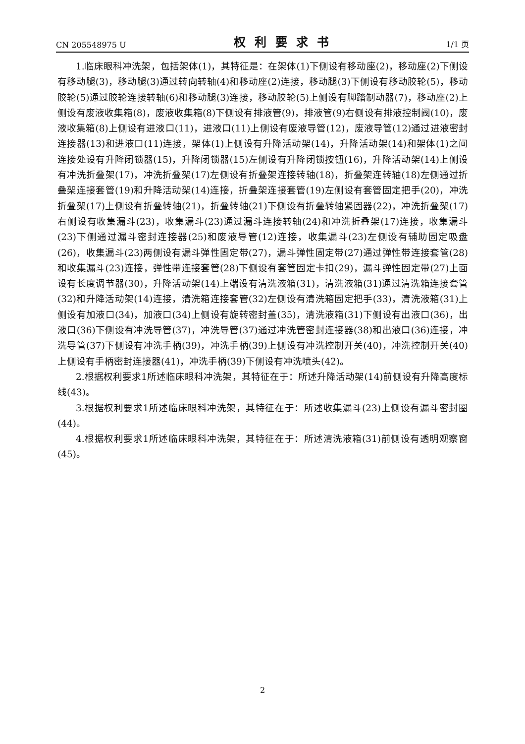CN 205548975 U 权利要求书 1/1 页
1.临床眼科冲洗架，包括架体(1)，其特征是：在架体(1)下侧设有移动座(2)，移动座(2)下侧设有移动腿(3)，移动腿(3)通过转向转轴(4)和移动座(2)连接，移动腿(3)下侧设有移动胶轮(5)，移动胶轮(5)通过胶轮连接转轴(6)和移动腿(3)连接，移动胶轮(5)上侧设有脚踏制动器(7)，移动座(2)上侧设有废液收集箱(8)，废液收集箱(8)下侧设有排液管(9)，排液管(9)右侧设有排液控制阀(10)，废液收集箱(8)上侧设有进液口(11)，进液口(11)上侧设有废液导管(12)，废液导管(12)通过进液密封连接器(13)和进液口(11)连接，架体(1)上侧设有升降活动架(14)，升降活动架(14)和架体(1)之间连接处设有升降闭锁器(15)，升降闭锁器(15)左侧设有升降闭锁按钮(16)，升降活动架(14)上侧设有冲洗折叠架(17)，冲洗折叠架(17)左侧设有折叠架连接转轴(18)，折叠架连转轴(18)左侧通过折叠架连接套管(19)和升降活动架(14)连接，折叠架连接套管(19)左侧设有套管固定把手(20)，冲洗折叠架(17)上侧设有折叠转轴(21)，折叠转轴(21)下侧设有折叠转轴紧固器(22)，冲洗折叠架(17)右侧设有收集漏斗(23)，收集漏斗(23)通过漏斗连接转轴(24)和冲洗折叠架(17)连接，收集漏斗(23)下侧通过漏斗密封连接器(25)和废液导管(12)连接，收集漏斗(23)左侧设有辅助固定吸盘(26)，收集漏斗(23)两侧设有漏斗弹性固定带(27)，漏斗弹性固定带(27)通过弹性带连接套管(28)和收集漏斗(23)连接，弹性带连接套管(28)下侧设有套管固定卡扣(29)，漏斗弹性固定带(27)上面设有长度调节器(30)，升降活动架(14)上端设有清洗液箱(31)，清洗液箱(31)通过清洗箱连接套管(32)和升降活动架(14)连接，清洗箱连接套管(32)左侧设有清洗箱固定把手(33)，清洗液箱(31)上侧设有加液口(34)，加液口(34)上侧设有旋转密封盖(35)，清洗液箱(31)下侧设有出液口(36)，出液口(36)下侧设有冲洗导管(37)，冲洗导管(37)通过冲洗管密封连接器(38)和出液口(36)连接，冲洗导管(37)下侧设有冲洗手柄(39)，冲洗手柄(39)上侧设有冲洗控制开关(40)，冲洗控制开关(40)上侧设有手柄密封连接器(41)，冲洗手柄(39)下侧设有冲洗喷头(42)。
2.根据权利要求1所述临床眼科冲洗架，其特征在于：所述升降活动架(14)前侧设有升降高度标线(43)。
3.根据权利要求1所述临床眼科冲洗架，其特征在于：所述收集漏斗(23)上侧设有漏斗密封圈(44)。
4.根据权利要求1所述临床眼科冲洗架，其特征在于：所述清洗液箱(31)前侧设有透明观察窗(45)。
2